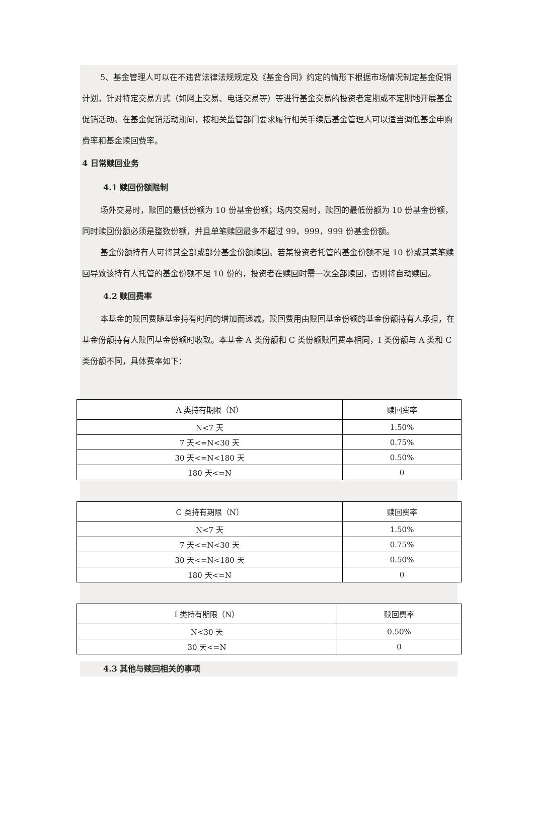5、基金管理人可以在不违背法律法规规定及《基金合同》约定的情形下根据市场情况制定基金促销计划，针对特定交易方式（如网上交易、电话交易等）等进行基金交易的投资者定期或不定期地开展基金促销活动。在基金促销活动期间，按相关监管部门要求履行相关手续后基金管理人可以适当调低基金申购费率和基金赎回费率。
4 日常赎回业务
4.1 赎回份额限制
场外交易时，赎回的最低份额为 10 份基金份额；场内交易时，赎回的最低份额为 10 份基金份额，同时赎回份额必须是整数份额，并且单笔赎回最多不超过 99，999，999 份基金份额。
基金份额持有人可将其全部或部分基金份额赎回。若某投资者托管的基金份额不足 10 份或其某笔赎回导致该持有人托管的基金份额不足 10 份的，投资者在赎回时需一次全部赎回，否则将自动赎回。
4.2 赎回费率
本基金的赎回费随基金持有时间的增加而递减。赎回费用由赎回基金份额的基金份额持有人承担，在基金份额持有人赎回基金份额时收取。本基金 A 类份额和 C 类份额赎回费率相同，I 类份额与 A 类和 C 类份额不同，具体费率如下：
| A 类持有期限（N） | 赎回费率 |
| N<7 天 | 1.50% |
| 7 天<=N<30 天 | 0.75% |
| 30 天<=N<180 天 | 0.50% |
| 180 天<=N | 0 |
| C 类持有期限（N） | 赎回费率 |
| N<7 天 | 1.50% |
| 7 天<=N<30 天 | 0.75% |
| 30 天<=N<180 天 | 0.50% |
| 180 天<=N | 0 |
| I 类持有期限（N） | 赎回费率 |
| N<30 天 | 0.50% |
| 30 天<=N | 0 |
4.3 其他与赎回相关的事项